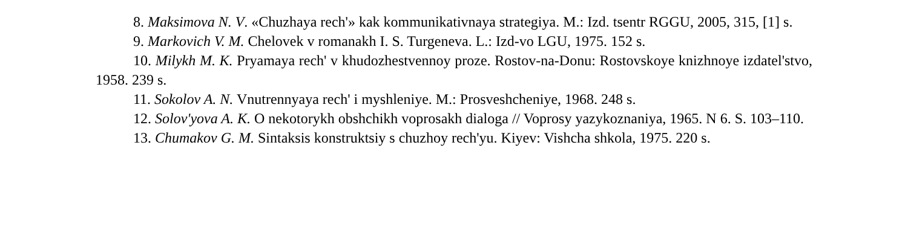8. Maksimova N. V. «Chuzhaya rech'» kak kommunikativnaya strategiya. M.: Izd. tsentr RGGU, 2005, 315, [1] s.
9. Markovich V. M. Chelovek v romanakh I. S. Turgeneva. L.: Izd-vo LGU, 1975. 152 s.
10. Milykh M. K. Pryamaya rech' v khudozhestvennoy proze. Rostov-na-Donu: Rostovskoye knizhnoye izdatel'stvo, 1958. 239 s.
11. Sokolov A. N. Vnutrennyaya rech' i myshleniye. M.: Prosveshcheniye, 1968. 248 s.
12. Solov'yova A. K. O nekotorykh obshchikh voprosakh dialoga // Voprosy yazykoznaniya, 1965. N 6. S. 103–110.
13. Chumakov G. M. Sintaksis konstruktsiy s chuzhoy rech'yu. Kiyev: Vishcha shkola, 1975. 220 s.